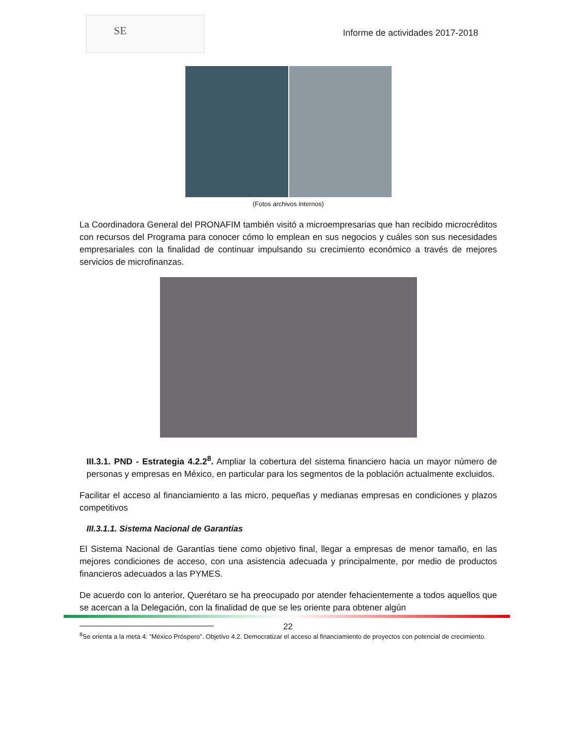SE
Informe de actividades 2017-2018
(Fotos archivos internos)
La Coordinadora General del PRONAFIM también visitó a microempresarias que han recibido microcréditos con recursos del Programa para conocer cómo lo emplean en sus negocios y cuáles son sus necesidades empresariales con la finalidad de continuar impulsando su crecimiento económico a través de mejores servicios de microfinanzas.
III.3.1. PND - Estrategia 4.2.2<sup>8</sup>. Ampliar la cobertura del sistema financiero hacia un mayor número de personas y empresas en México, en particular para los segmentos de la población actualmente excluidos.
Facilitar el acceso al financiamiento a las micro, pequeñas y medianas empresas en condiciones y plazos competitivos
III.3.1.1. Sistema Nacional de Garantías
El Sistema Nacional de Garantías tiene como objetivo final, llegar a empresas de menor tamaño, en las mejores condiciones de acceso, con una asistencia adecuada y principalmente, por medio de productos financieros adecuados a las PYMES.
De acuerdo con lo anterior, Querétaro se ha preocupado por atender fehacientemente a todos aquellos que se acercan a la Delegación, con la finalidad de que se les oriente para obtener algún
<sup>8</sup> Se orienta a la meta 4: “México Próspero”. Objetivo 4.2. Democratizar el acceso al financiamiento de proyectos con potencial de crecimiento.
22